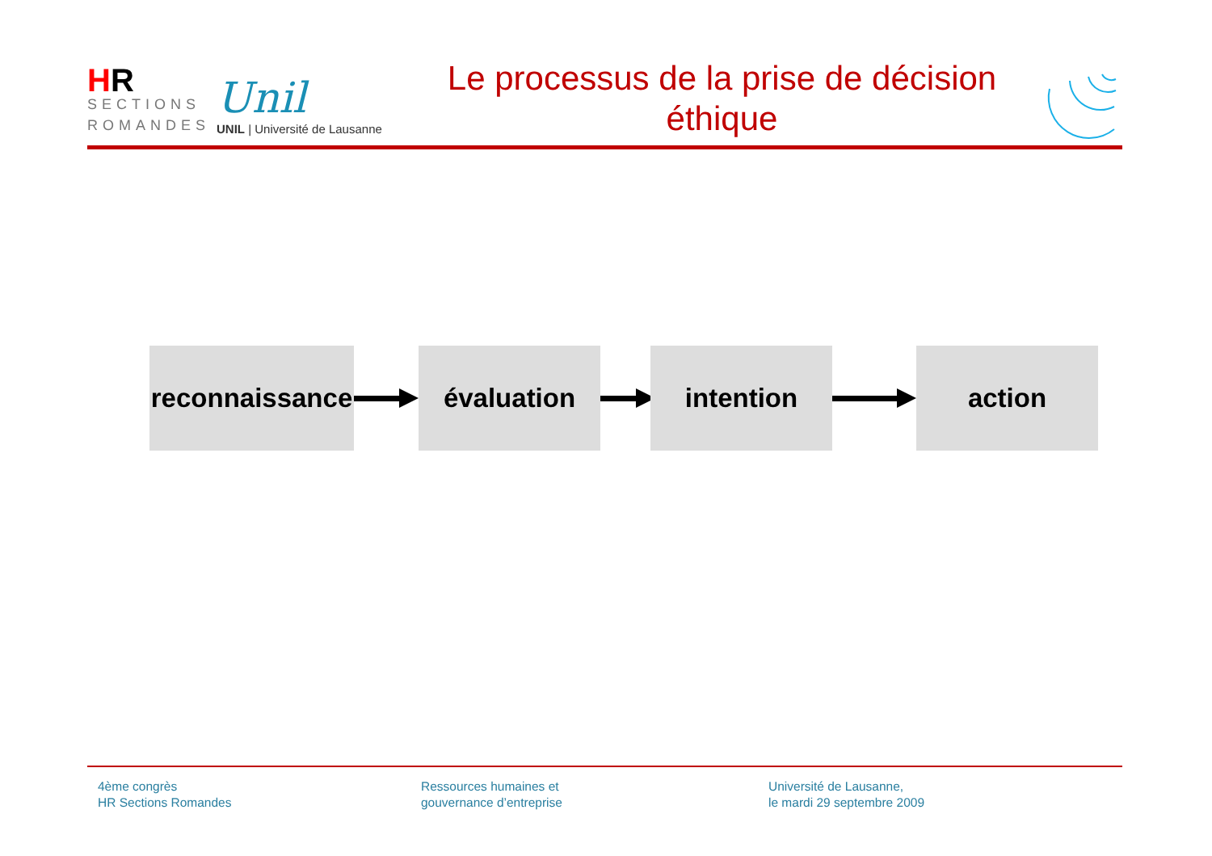HR
SECTIONS
ROMANDES
Unil
UNIL | Université de Lausanne
Le processus de la prise de décision
éthique
reconnaissance
évaluation intention action
4ème congrès
HR Sections Romandes
Ressources humaines et
gouvernance d’entreprise
Université de Lausanne,
le mardi 29 septembre 2009